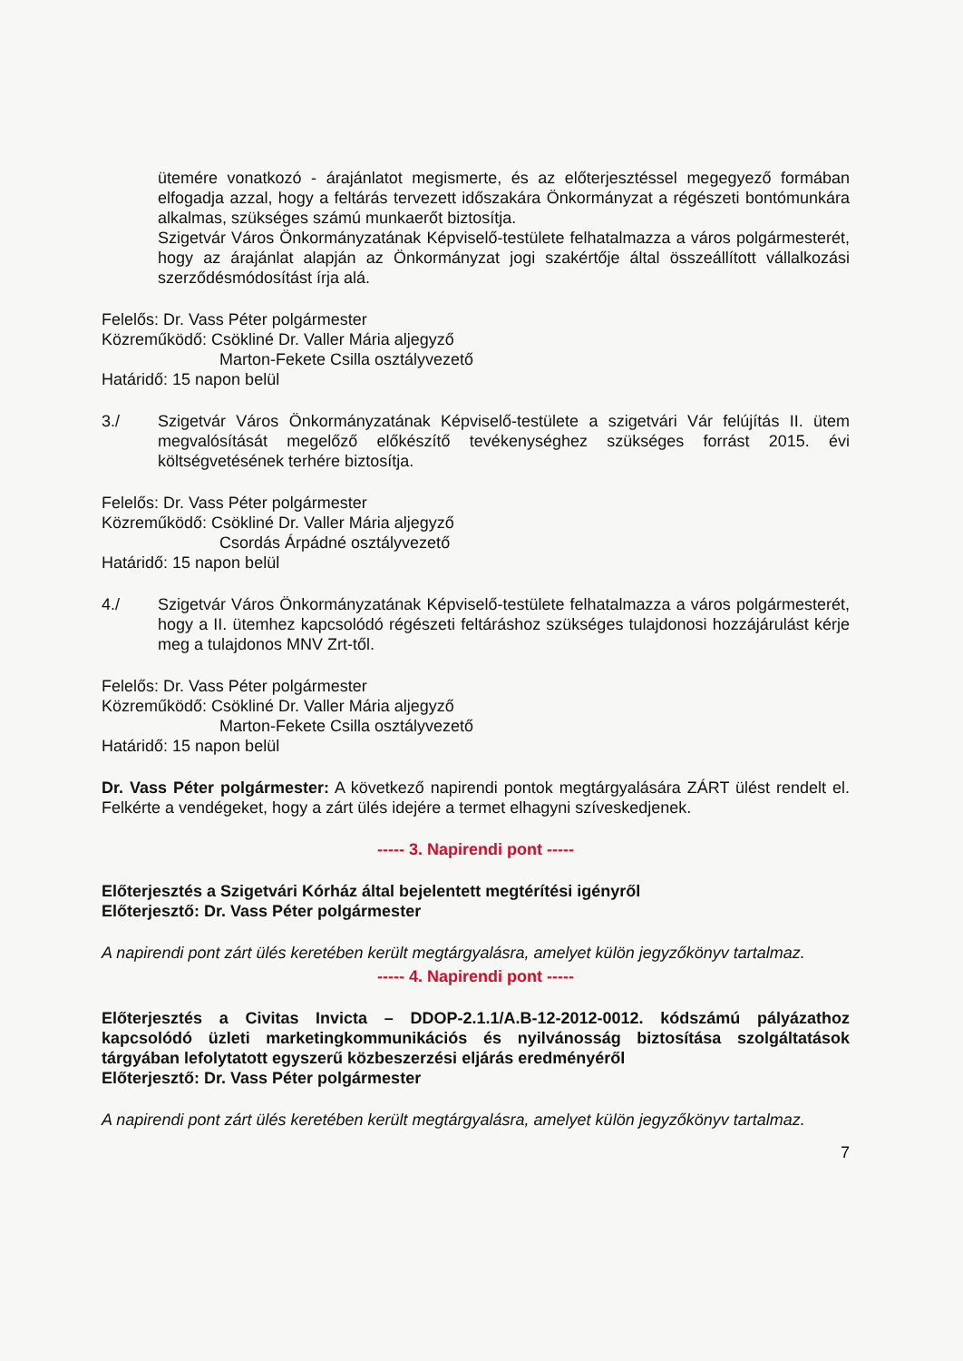ütemére vonatkozó - árajánlatot megismerte, és az előterjesztéssel megegyező formában elfogadja azzal, hogy a feltárás tervezett időszakára Önkormányzat a régészeti bontómunkára alkalmas, szükséges számú munkaerőt biztosítja.
Szigetvár Város Önkormányzatának Képviselő-testülete felhatalmazza a város polgármesterét, hogy az árajánlat alapján az Önkormányzat jogi szakértője által összeállított vállalkozási szerződésmódosítást írja alá.
Felelős: Dr. Vass Péter polgármester
Közreműködő: Csökliné Dr. Valler Mária aljegyző
Marton-Fekete Csilla osztályvezető
Határidő: 15 napon belül
3./ Szigetvár Város Önkormányzatának Képviselő-testülete a szigetvári Vár felújítás II. ütem megvalósítását megelőző előkészítő tevékenységhez szükséges forrást 2015. évi költségvetésének terhére biztosítja.
Felelős: Dr. Vass Péter polgármester
Közreműködő: Csökliné Dr. Valler Mária aljegyző
Csordás Árpádné osztályvezető
Határidő: 15 napon belül
4./ Szigetvár Város Önkormányzatának Képviselő-testülete felhatalmazza a város polgármesterét, hogy a II. ütemhez kapcsolódó régészeti feltáráshoz szükséges tulajdonosi hozzájárulást kérje meg a tulajdonos MNV Zrt-től.
Felelős: Dr. Vass Péter polgármester
Közreműködő: Csökliné Dr. Valler Mária aljegyző
Marton-Fekete Csilla osztályvezető
Határidő: 15 napon belül
Dr. Vass Péter polgármester: A következő napirendi pontok megtárgyalására ZÁRT ülést rendelt el. Felkérte a vendégeket, hogy a zárt ülés idejére a termet elhagyni szíveskedjenek.
----- 3. Napirendi pont -----
Előterjesztés a Szigetvári Kórház által bejelentett megtérítési igényről
Előterjesztő: Dr. Vass Péter polgármester
A napirendi pont zárt ülés keretében került megtárgyalásra, amelyet külön jegyzőkönyv tartalmaz.
----- 4. Napirendi pont -----
Előterjesztés a Civitas Invicta – DDOP-2.1.1/A.B-12-2012-0012. kódszámú pályázathoz kapcsolódó üzleti marketingkommunikációs és nyilvánosság biztosítása szolgáltatások tárgyában lefolytatott egyszerű közbeszerzési eljárás eredményéről
Előterjesztő: Dr. Vass Péter polgármester
A napirendi pont zárt ülés keretében került megtárgyalásra, amelyet külön jegyzőkönyv tartalmaz.
7